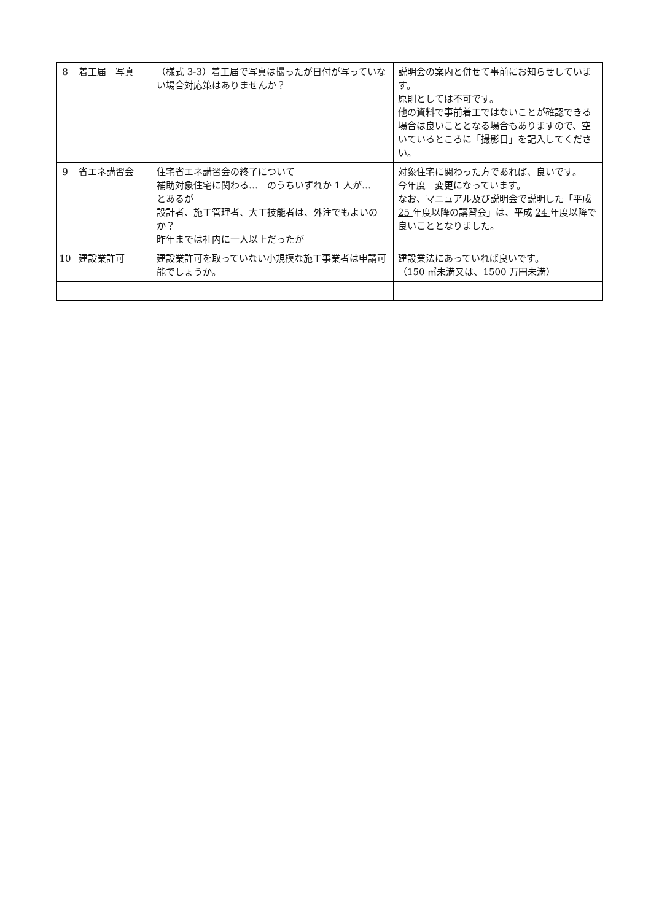| 8 | 着工届 写真 | （様式 3-3）着工届で写真は撮ったが日付が写っていない場合対応策はありませんか？ | 説明会の案内と併せて事前にお知らせしています。 原則としては不可です。 他の資料で事前着工ではないことが確認できる場合は良いこととなる場合もありますので、空いているところに「撮影日」を記入してください。 |
| 9 | 省エネ講習会 | 住宅省エネ講習会の終了について 補助対象住宅に関わる… のうちいずれか 1 人が… とあるが 設計者、施工管理者、大工技能者は、外注でもよいのか？ 昨年までは社内に一人以上だったが | 対象住宅に関わった方であれば、良いです。 今年度 変更になっています。 なお、マニュアル及び説明会で説明した「平成 25 年度以降の講習会」は、平成 24 年度以降で良いこととなりました。 |
| 10 | 建設業許可 | 建設業許可を取っていない小規模な施工事業者は申請可能でしょうか。 | 建設業法にあっていれば良いです。 （150 ㎡未満又は、1500 万円未満） |